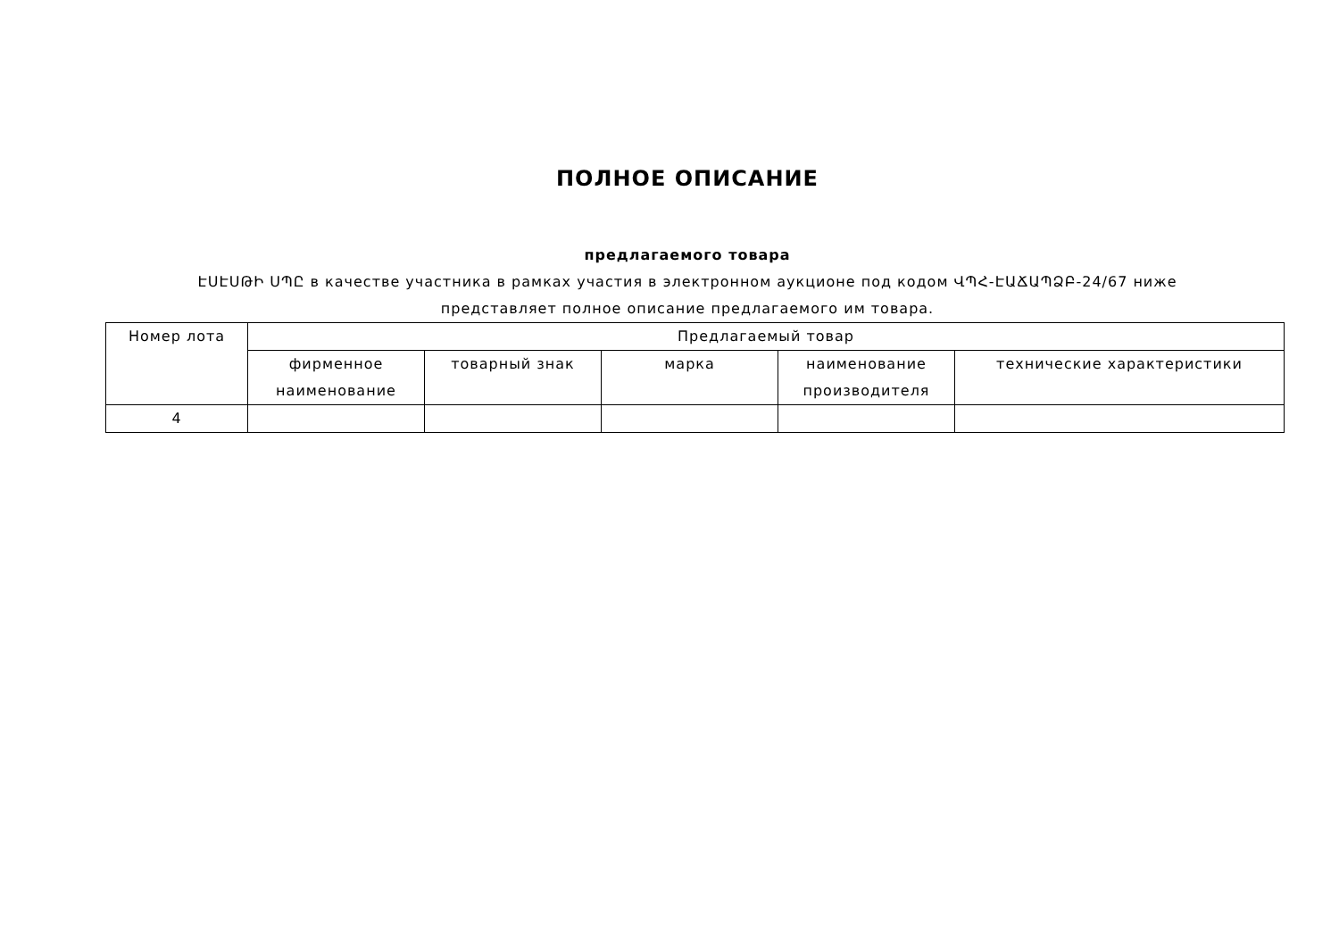ПОЛНОЕ ОПИСАНИЕ
предлагаемого товара
ԷՍԷՍԹԻ ՍՊԸ в качестве участника в рамках участия в электронном аукционе под кодом ՎՊՀ-ԷԱՃԱՊՁԲ-24/67 ниже представляет полное описание предлагаемого им товара.
| Номер лота | Предлагаемый товар | | | | |
| --- | --- | --- | --- | --- | --- |
| | фирменное наименование | товарный знак | марка | наименование производителя | технические характеристики |
| 4 | | | | | |